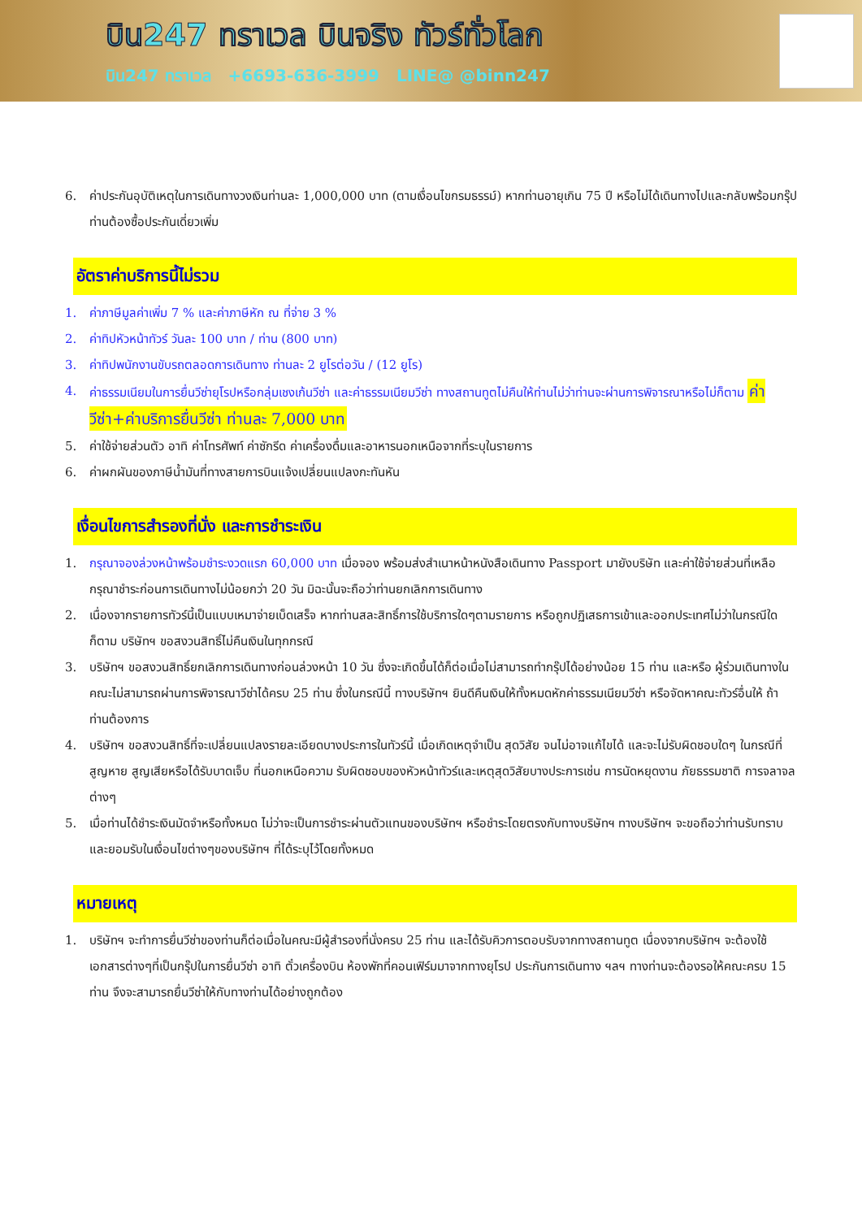บิน247 ทราเวล บินจริง ทัวร์ทั่วโลก
บิน247 ทราเวล +6693-636-3999 LINE@ @binn247
6. ค่าประกันอุบัติเหตุในการเดินทางวงเงินท่านละ 1,000,000 บาท (ตามเงื่อนไขกรมธรรม์) หากท่านอายุเกิน 75 ปี หรือไม่ได้เดินทางไปและกลับพร้อมกรุ๊ป ท่านต้องซื้อประกันเดี่ยวเพิ่ม
อัตราค่าบริการนี้ไม่รวม
1. ค่าภาษีมูลค่าเพิ่ม 7 % และค่าภาษีหัก ณ ที่จ่าย 3 %
2. ค่าทิปหัวหน้าทัวร์ วันละ 100 บาท / ท่าน (800 บาท)
3. ค่าทิปพนักงานขับรถตลอดการเดินทาง ท่านละ 2 ยูโรต่อวัน / (12 ยูโร)
4. ค่าธรรมเนียมในการยื่นวีซ่ายุโรปหรือกลุ่มเชงเก้นวีซ่า และค่าธรรมเนียมวีซ่า ทางสถานทูตไม่คืนให้ท่านไม่ว่าท่านจะผ่านการพิจารณาหรือไม่ก็ตาม ค่าวีซ่า+ค่าบริการยื่นวีซ่า ท่านละ 7,000 บาท
5. ค่าใช้จ่ายส่วนตัว อาทิ ค่าโทรศัพท์ ค่าซักรีด ค่าเครื่องดื่มและอาหารนอกเหนือจากที่ระบุในรายการ
6. ค่าผกผันของภาษีน้ำมันที่ทางสายการบินแจ้งเปลี่ยนแปลงกะทันหัน
เงื่อนไขการสำรองที่นั่ง และการชำระเงิน
1. กรุณาจองล่วงหน้าพร้อมชำระงวดแรก 60,000 บาท เมื่อจอง พร้อมส่งสำเนาหน้าหนังสือเดินทาง Passport มายังบริษัท และค่าใช้จ่ายส่วนที่เหลือกรุณาชำระก่อนการเดินทางไม่น้อยกว่า 20 วัน มิฉะนั้นจะถือว่าท่านยกเลิกการเดินทาง
2. เนื่องจากรายการทัวร์นี้เป็นแบบเหมาจ่ายเบ็ดเสร็จ หากท่านสละสิทธิ์การใช้บริการใดๆตามรายการ หรือถูกปฏิเสธการเข้าและออกประเทศไม่ว่าในกรณีใดก็ตาม บริษัทฯ ขอสงวนสิทธิ์ไม่คืนเงินในทุกกรณี
3. บริษัทฯ ขอสงวนสิทธิ์ยกเลิกการเดินทางก่อนล่วงหน้า 10 วัน ซึ่งจะเกิดขึ้นได้ก็ต่อเมื่อไม่สามารถทำกรุ๊ปได้อย่างน้อย 15 ท่าน และหรือ ผู้ร่วมเดินทางในคณะไม่สามารถผ่านการพิจารณาวีซ่าได้ครบ 25 ท่าน ซึ่งในกรณีนี้ ทางบริษัทฯ ยินดีคืนเงินให้ทั้งหมดหักค่าธรรมเนียมวีซ่า หรือจัดหาคณะทัวร์อื่นให้ ถ้าท่านต้องการ
4. บริษัทฯ ขอสงวนสิทธิ์ที่จะเปลี่ยนแปลงรายละเอียดบางประการในทัวร์นี้ เมื่อเกิดเหตุจำเป็น สุดวิสัย จนไม่อาจแก้ไขได้ และจะไม่รับผิดชอบใดๆ ในกรณีที่สูญหาย สูญเสียหรือได้รับบาดเจ็บ ที่นอกเหนือความ รับผิดชอบของหัวหน้าทัวร์และเหตุสุดวิสัยบางประการเช่น การนัดหยุดงาน ภัยธรรมชาติ การจลาจล ต่างๆ
5. เมื่อท่านได้ชำระเงินมัดจำหรือทั้งหมด ไม่ว่าจะเป็นการชำระผ่านตัวแทนของบริษัทฯ หรือชำระโดยตรงกับทางบริษัทฯ ทางบริษัทฯ จะขอถือว่าท่านรับทราบและยอมรับในเงื่อนไขต่างๆของบริษัทฯ ที่ได้ระบุไว้โดยทั้งหมด
หมายเหตุ
1. บริษัทฯ จะทำการยื่นวีซ่าของท่านก็ต่อเมื่อในคณะมีผู้สำรองที่นั่งครบ 25 ท่าน และได้รับคิวการตอบรับจากทางสถานทูต เนื่องจากบริษัทฯ จะต้องใช้เอกสารต่างๆที่เป็นกรุ๊ปในการยื่นวีซ่า อาทิ ตั๋วเครื่องบิน ห้องพักที่คอนเฟิร์มมาจากทางยุโรป ประกันการเดินทาง ฯลฯ ทางท่านจะต้องรอให้คณะครบ 15 ท่าน จึงจะสามารถยื่นวีซ่าให้กับทางท่านได้อย่างถูกต้อง